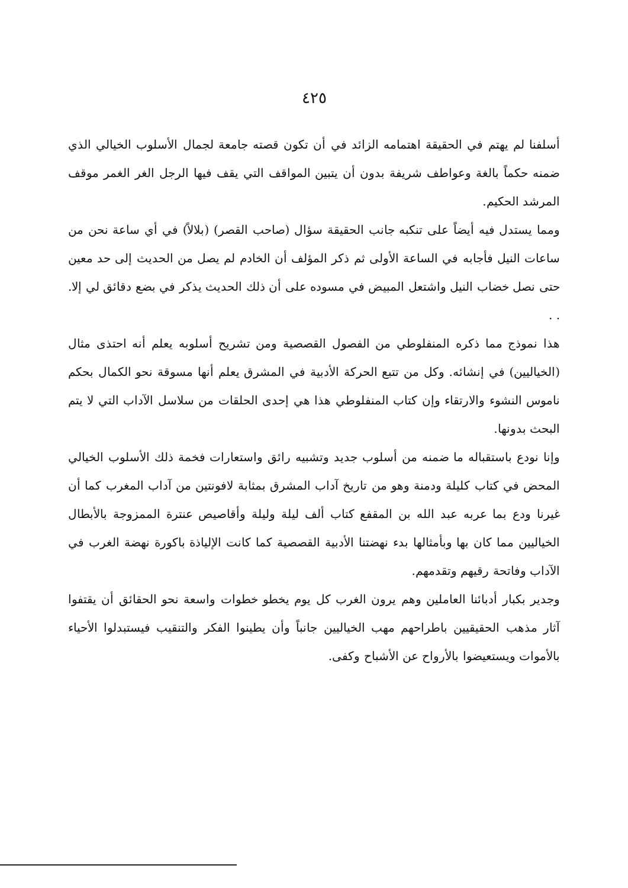٤٢٥
أسلفنا لم يهتم في الحقيقة اهتمامه الزائد في أن تكون قصته جامعة لجمال الأسلوب الخيالي الذي ضمنه حكماً بالغة وعواطف شريفة بدون أن يتبين المواقف التي يقف فيها الرجل الغر الغمر موقف المرشد الحكيم.
ومما يستدل فيه أيضاً على تنكبه جانب الحقيقة سؤال (صاحب القصر) (بلالاً) في أي ساعة نحن من ساعات النيل فأجابه في الساعة الأولى ثم ذكر المؤلف أن الخادم لم يصل من الحديث إلى حد معين حتى نصل خضاب النيل واشتعل المبيض في مسوده على أن ذلك الحديث يذكر في بضع دقائق لي إلا. . .
هذا نموذج مما ذكره المنفلوطي من الفصول القصصية ومن تشريح أسلوبه يعلم أنه احتذى مثال (الخياليين) في إنشائه. وكل من تتبع الحركة الأدبية في المشرق يعلم أنها مسوقة نحو الكمال بحكم ناموس النشوء والارتقاء وإن كتاب المنفلوطي هذا هي إحدى الحلقات من سلاسل الآداب التي لا يتم البحث بدونها.
وإنا نودع باستقباله ما ضمنه من أسلوب جديد وتشبيه رائق واستعارات فخمة ذلك الأسلوب الخيالي المحض في كتاب كليلة ودمنة وهو من تاريخ آداب المشرق بمثابة لافونتين من آداب المغرب كما أن غيرنا ودع بما عربه عبد الله بن المقفع كتاب ألف ليلة وليلة وأقاصيص عنترة الممزوجة بالأبطال الخياليين مما كان بها وبأمثالها بدء نهضتنا الأدبية القصصية كما كانت الإلياذة باكورة نهضة الغرب في الآداب وفاتحة رقيهم وتقدمهم.
وجدير بكبار أدبائنا العاملين وهم يرون الغرب كل يوم يخطو خطوات واسعة نحو الحقائق أن يقتفوا آثار مذهب الحقيقيين باطراحهم مهب الخياليين جانباً وأن يطينوا الفكر والتنقيب فيستبدلوا الأحياء بالأموات ويستعيضوا بالأرواح عن الأشباح وكفى.